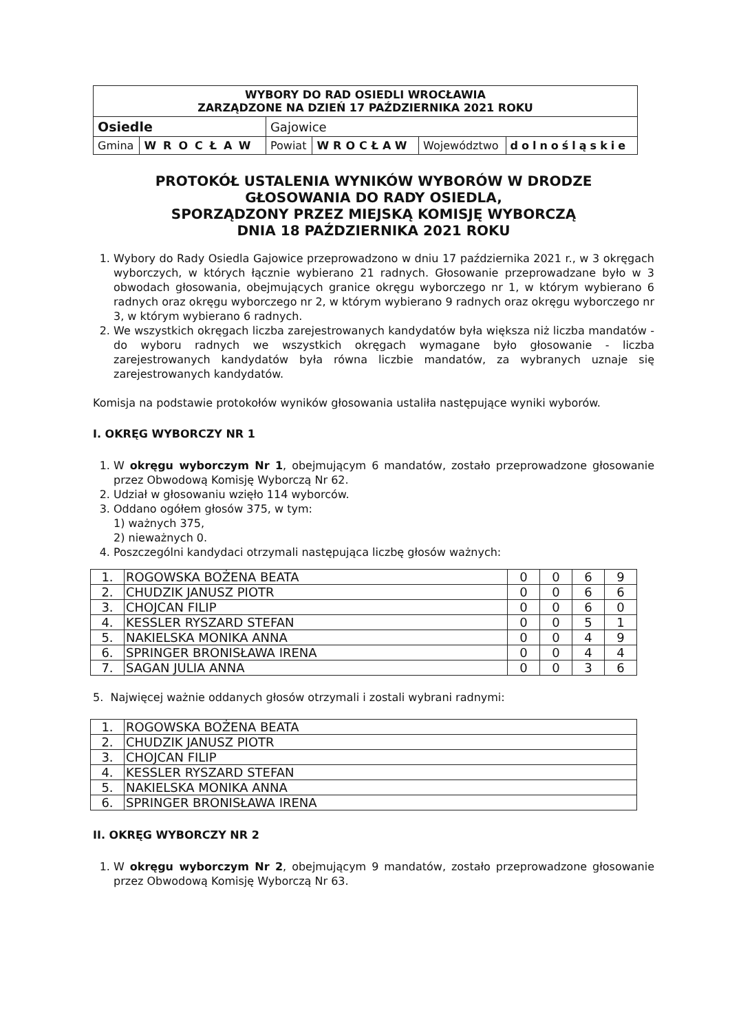| WYBORY DO RAD OSIEDLI WROCŁAWIA ZARZĄDZONE NA DZIEŃ 17 PAŹDZIERNIKA 2021 ROKU | | | | | |
| Osiedle | | Gajowice | | | |
| Gmina | WROCŁAW | Powiat | WROCŁAW | Województwo | dolnośląskie |
PROTOKÓŁ USTALENIA WYNIKÓW WYBORÓW W DRODZE
GŁOSOWANIA DO RADY OSIEDLA,
SPORZĄDZONY PRZEZ MIEJSKĄ KOMISJĘ WYBORCZĄ
DNIA 18 PAŹDZIERNIKA 2021 ROKU
1. Wybory do Rady Osiedla Gajowice przeprowadzono w dniu 17 października 2021 r., w 3 okręgach wyborczych, w których łącznie wybierano 21 radnych. Głosowanie przeprowadzane było w 3 obwodach głosowania, obejmujących granice okręgu wyborczego nr 1, w którym wybierano 6 radnych oraz okręgu wyborczego nr 2, w którym wybierano 9 radnych oraz okręgu wyborczego nr 3, w którym wybierano 6 radnych.
2. We wszystkich okręgach liczba zarejestrowanych kandydatów była większa niż liczba mandatów - do wyboru radnych we wszystkich okręgach wymagane było głosowanie - liczba zarejestrowanych kandydatów była równa liczbie mandatów, za wybranych uznaje się zarejestrowanych kandydatów.
Komisja na podstawie protokołów wyników głosowania ustaliła następujące wyniki wyborów.
I. OKRĘG WYBORCZY NR 1
1. W okręgu wyborczym Nr 1, obejmującym 6 mandatów, zostało przeprowadzone głosowanie przez Obwodową Komisję Wyborczą Nr 62.
2. Udział w głosowaniu wzięło 114 wyborców.
3. Oddano ogółem głosów 375, w tym:
1) ważnych 375,
2) nieważnych 0.
4. Poszczególni kandydaci otrzymali następująca liczbę głosów ważnych:
| 1. | ROGOWSKA BOŻENA BEATA | 0 | 0 | 6 | 9 |
| 2. | CHUDZIK JANUSZ PIOTR | 0 | 0 | 6 | 6 |
| 3. | CHOJCAN FILIP | 0 | 0 | 6 | 0 |
| 4. | KESSLER RYSZARD STEFAN | 0 | 0 | 5 | 1 |
| 5. | NAKIELSKA MONIKA ANNA | 0 | 0 | 4 | 9 |
| 6. | SPRINGER BRONISŁAWA IRENA | 0 | 0 | 4 | 4 |
| 7. | SAGAN JULIA ANNA | 0 | 0 | 3 | 6 |
5. Najwięcej ważnie oddanych głosów otrzymali i zostali wybrani radnymi:
| 1. | ROGOWSKA BOŻENA BEATA |
| 2. | CHUDZIK JANUSZ PIOTR |
| 3. | CHOJCAN FILIP |
| 4. | KESSLER RYSZARD STEFAN |
| 5. | NAKIELSKA MONIKA ANNA |
| 6. | SPRINGER BRONISŁAWA IRENA |
II. OKRĘG WYBORCZY NR 2
1. W okręgu wyborczym Nr 2, obejmującym 9 mandatów, zostało przeprowadzone głosowanie przez Obwodową Komisję Wyborczą Nr 63.